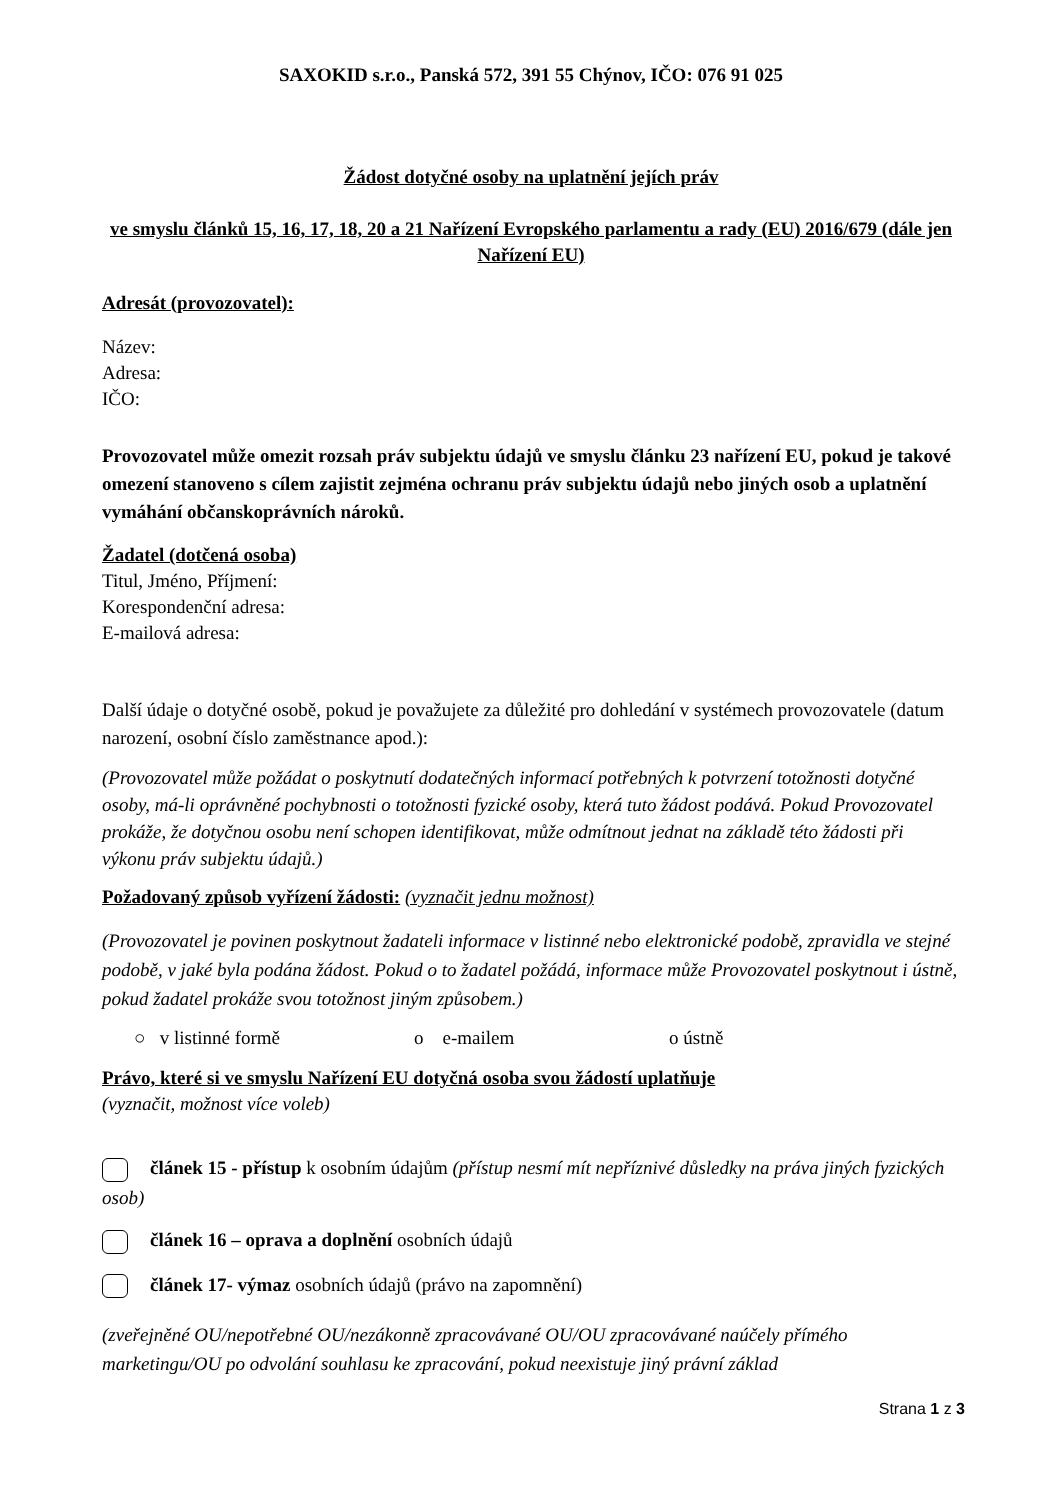SAXOKID s.r.o., Panská 572, 391 55 Chýnov, IČO: 076 91 025
Žádost dotyčné osoby na uplatnění jejích práv
ve smyslu článků 15, 16, 17, 18, 20 a 21 Nařízení Evropského parlamentu a rady (EU) 2016/679 (dále jen Nařízení EU)
Adresát (provozovatel):
Název:
Adresa:
IČO:
Provozovatel může omezit rozsah práv subjektu údajů ve smyslu článku 23 nařízení EU, pokud je takové omezení stanoveno s cílem zajistit zejména ochranu práv subjektu údajů nebo jiných osob a uplatnění vymáhání občanskoprávních nároků.
Žadatel (dotčená osoba)
Titul, Jméno, Příjmení:
Korespondenční adresa:
E-mailová adresa:
Další údaje o dotyčné osobě, pokud je považujete za důležité pro dohledání v systémech provozovatele (datum narození, osobní číslo zaměstnance apod.):
(Provozovatel může požádat o poskytnutí dodatečných informací potřebných k potvrzení totožnosti dotyčné osoby, má-li oprávněné pochybnosti o totožnosti fyzické osoby, která tuto žádost podává. Pokud Provozovatel prokáže, že dotyčnou osobu není schopen identifikovat, může odmítnout jednat na základě této žádosti při výkonu práv subjektu údajů.)
Požadovaný způsob vyřízení žádosti: (vyznačit jednu možnost)
(Provozovatel je povinen poskytnout žadateli informace v listinné nebo elektronické podobě, zpravidla ve stejné podobě, v jaké byla podána žádost. Pokud o to žadatel požádá, informace může Provozovatel poskytnout i ústně, pokud žadatel prokáže svou totožnost jiným způsobem.)
○ v listinné formě o e-mailem o ústně
Právo, které si ve smyslu Nařízení EU dotyčná osoba svou žádostí uplatňuje
(vyznačit, možnost více voleb)
článek 15 - přístup k osobním údajům (přístup nesmí mít nepříznivé důsledky na práva jiných fyzických osob)
článek 16 – oprava a doplnění osobních údajů
článek 17- výmaz osobních údajů (právo na zapomnění)
(zveřejněné OU/nepotřebné OU/nezákonně zpracovávané OU/OU zpracovávané naúčely přímého marketingu/OU po odvolání souhlasu ke zpracování, pokud neexistuje jiný právní základ
Strana 1 z 3